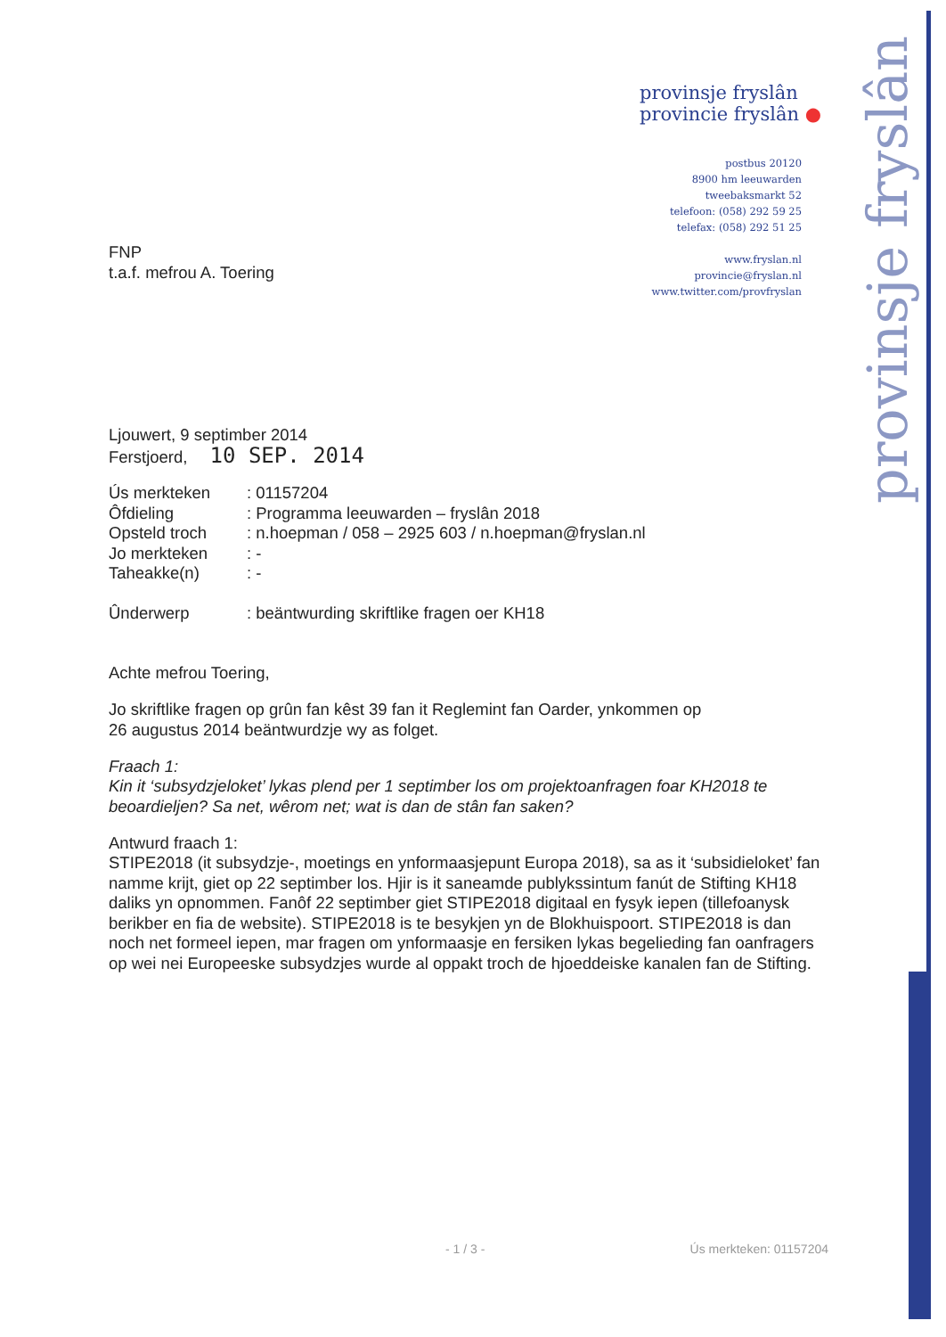provinsje fryslân
provincie fryslân ●
postbus 20120
8900 hm leeuwarden
tweebaksmarkt 52
telefoon: (058) 292 59 25
telefax: (058) 292 51 25
www.fryslan.nl
provincie@fryslan.nl
www.twitter.com/provfryslan
provinsje fryslân
FNP
t.a.f. mefrou A. Toering
Ljouwert, 9 septimber 2014
Ferstjoerd, 10 SEP. 2014
| Ús merkteken | : 01157204 |
| Ôfdieling | : Programma leeuwarden – fryslân 2018 |
| Opsteld troch | : n.hoepman / 058 – 2925 603 / n.hoepman@fryslan.nl |
| Jo merkteken | : - |
| Taheakke(n) | : - |
| Ûnderwerp | : beäntwurding skriftlike fragen oer KH18 |
Achte mefrou Toering,
Jo skriftlike fragen op grûn fan kêst 39 fan it Reglemint fan Oarder, ynkommen op
26 augustus 2014 beäntwurdzje wy as folget.
Fraach 1:
Kin it ‘subsydzjeloket’ lykas plend per 1 septimber los om projektoanfragen foar KH2018 te beoardieljen? Sa net, wêrom net; wat is dan de stân fan saken?
Antwurd fraach 1:
STIPE2018 (it subsydzje-, moetings en ynformaasjepunt Europa 2018), sa as it ‘subsidieloket’ fan namme krijt, giet op 22 septimber los. Hjir is it saneamde publykssintum fanút de Stifting KH18 daliks yn opnommen. Fanôf 22 septimber giet STIPE2018 digitaal en fysyk iepen (tillefoanysk berikber en fia de website). STIPE2018 is te besykjen yn de Blokhuispoort. STIPE2018 is dan noch net formeel iepen, mar fragen om ynformaasje en fersiken lykas begelieding fan oanfragers op wei nei Europeeske subsydzjes wurde al oppakt troch de hjoeddeiske kanalen fan de Stifting.
- 1 / 3 - Ús merkteken: 01157204